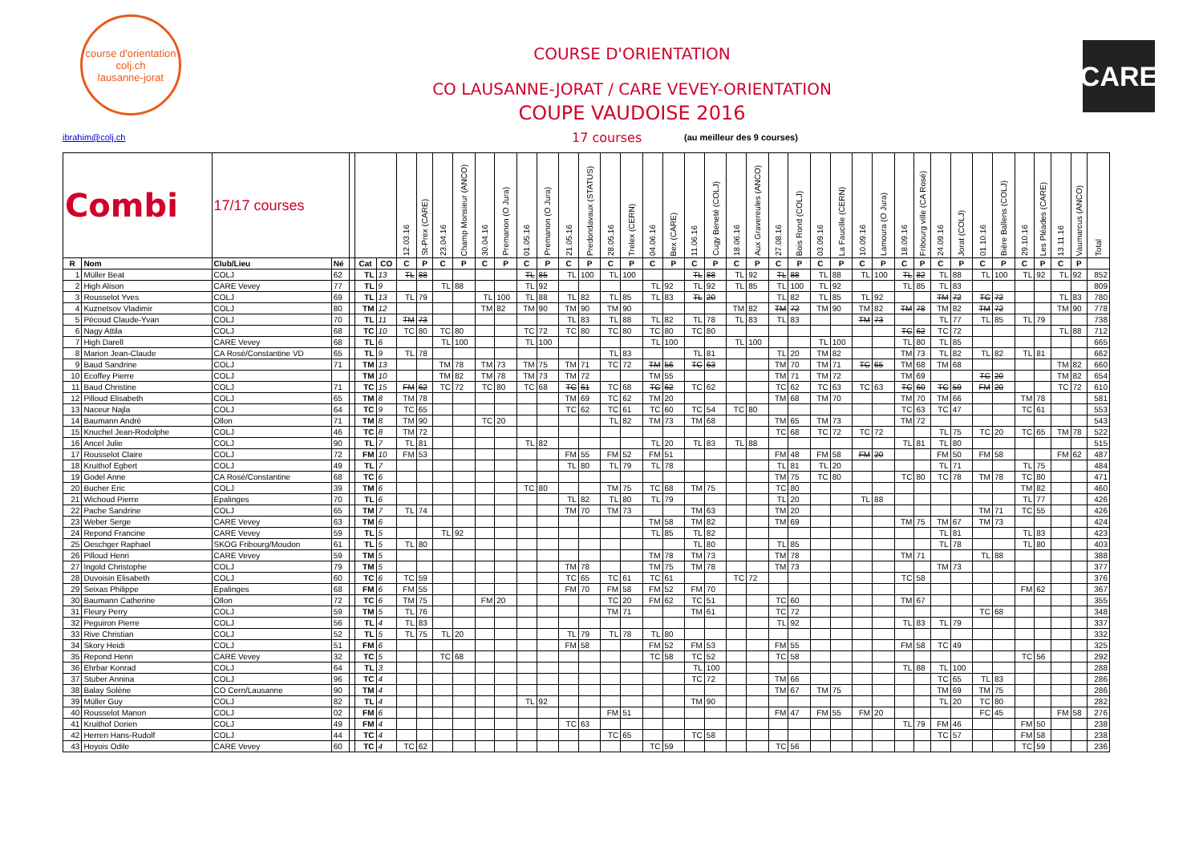course d'orientation
colj.ch
lausanne-jorat
COURSE D'ORIENTATION
CO LAUSANNE-JORAT / CARE VEVEY-ORIENTATION
COUPE VAUDOISE 2016
CARE
ibrahim@colj.ch 17 courses (au meilleur des 9 courses)
| Combi | | 17/17 courses | | | | | 12.03.16 | St-Prex (CARE) | 23.04.16 | Champ Monsieur (ANCO) | 30.04.16 | Premanon (O Jura) | 01.05.16 | Premanon (O Jura) | 21.05.16 | Predondavaux (STATUS) | 28.05.16 | Trelex (CERN) | 04.06.16 | Bex (CARE) | 11.06.16 | Cugy Beneté (COLJ) | 18.06.16 | Aux Gravereules (ANCO) | 27.08.16 | Bois Rond (COLJ) | 03.09.16 | La Faucille (CERN) | 10.09.16 | Lamoura (O Jura) | 18.09.16 | Fribourg ville (CA Rosé) | 24.09.16 | Jorat (COLJ) | 01.10.16 | Bière Ballens (COLJ) | 29.10.16 | Les Pléades (CARE) | 13.11.16 | Vaumarcus (ANCO) | Total |
| --- | --- | --- | --- | --- | --- | --- | --- | --- | --- | --- | --- | --- | --- | --- | --- | --- | --- | --- | --- | --- | --- | --- | --- | --- | --- | --- | --- | --- | --- | --- | --- | --- | --- | --- | --- | --- | --- | --- | --- | --- | --- |
| R | Nom | Club/Lieu | Né | | Cat | CO | C | P | C | P | C | P | C | P | C | P | C | P | C | P | C | P | C | P | C | P | C | P | C | P | C | P | C | P | C | P | C | P | C | P | |
| 1 | Müller Beat | COLJ | 62 | | TL | 13 | TL | 88 | | | | | TL | 85 | TL | 100 | TL | 100 | | | TL | 88 | TL | 92 | TL | 88 | TL | 88 | TL | 100 | TL | 82 | TL | 88 | TL | 100 | TL | 92 | TL | 92 | 852 |
| 2 | High Alison | CARE Vevey | 77 | | TL | 9 | | | TL | 88 | | | TL | 92 | | | | | TL | 92 | TL | 92 | TL | 85 | TL | 100 | TL | 92 | | | TL | 85 | TL | 83 | | | | | | | 809 |
| 3 | Rousselot Yves | COLJ | 69 | | TL | 13 | TL | 79 | | | TL | 100 | TL | 88 | TL | 82 | TL | 85 | TL | 83 | TL | 20 | | | TL | 82 | TL | 85 | TL | 92 | | | TM | 72 | TC | 72 | | | TL | 83 | 780 |
| 4 | Kuznetsov Vladimir | COLJ | 80 | | TM | 12 | | | | | TM | 82 | TM | 90 | TM | 90 | TM | 90 | | | | | TM | 82 | TM | 72 | TM | 90 | TM | 82 | TM | 78 | TM | 82 | TM | 72 | | | TM | 90 | 778 |
| 5 | Pécoud Claude-Yvan | COLJ | 70 | | TL | 11 | TM | 73 | | | | | | | TL | 83 | TL | 88 | TL | 82 | TL | 78 | TL | 83 | TL | 83 | | | TM | 73 | | | TL | 77 | TL | 85 | TL | 79 | | | 738 |
| 6 | Nagy Attila | COLJ | 68 | | TC | 10 | TC | 80 | TC | 80 | | | TC | 72 | TC | 80 | TC | 80 | TC | 80 | TC | 80 | | | | | | | | | TC | 62 | TC | 72 | | | | | TL | 88 | 712 |
| 7 | High Darell | CARE Vevey | 68 | | TL | 6 | | | TL | 100 | | | TL | 100 | | | | | TL | 100 | | | TL | 100 | | | TL | 100 | | | TL | 80 | TL | 85 | | | | | | | 665 |
| 8 | Marion Jean-Claude | CA Rosé/Constantine VD | 65 | | TL | 9 | TL | 78 | | | | | | | | | TL | 83 | | | TL | 81 | | | TL | 20 | TM | 82 | | | TM | 73 | TL | 82 | TL | 82 | TL | 81 | | | 662 |
| 9 | Baud Sandrine | COLJ | 71 | | TM | 13 | | | TM | 78 | TM | 73 | TM | 75 | TM | 71 | TC | 72 | TM | 56 | TC | 63 | | | TM | 70 | TM | 71 | TC | 65 | TM | 68 | TM | 68 | | | | | TM | 82 | 660 |
| 10 | Ecoffey Pierre | COLJ | | | TM | 10 | | | TM | 82 | TM | 78 | TM | 73 | TM | 72 | | | TM | 55 | | | | | TM | 71 | TM | 72 | | | TM | 69 | | | TC | 20 | | | TM | 82 | 654 |
| 11 | Baud Christine | COLJ | 71 | | TC | 15 | FM | 62 | TC | 72 | TC | 80 | TC | 68 | TC | 61 | TC | 68 | TC | 62 | TC | 62 | | | TC | 62 | TC | 63 | TC | 63 | TC | 60 | TC | 59 | FM | 20 | | | TC | 72 | 610 |
| 12 | Pilloud Elisabeth | COLJ | 65 | | TM | 8 | TM | 78 | | | | | | | TM | 69 | TC | 62 | TM | 20 | | | | | TM | 68 | TM | 70 | | | TM | 70 | TM | 66 | | | TM | 78 | | | 581 |
| 13 | Naceur Najla | COLJ | 64 | | TC | 9 | TC | 65 | | | | | | | TC | 62 | TC | 61 | TC | 60 | TC | 54 | TC | 80 | | | | | | | TC | 63 | TC | 47 | | | TC | 61 | | | 553 |
| 14 | Baumann André | Ollon | 71 | | TM | 8 | TM | 90 | | | TC | 20 | | | | | TL | 82 | TM | 73 | TM | 68 | | | TM | 65 | TM | 73 | | | TM | 72 | | | | | | | | | 543 |
| 15 | Knuchel Jean-Rodolphe | COLJ | 46 | | TC | 8 | TM | 72 | | | | | | | | | | | | | | | | | TC | 68 | TC | 72 | TC | 72 | | | TL | 75 | TC | 20 | TC | 65 | TM | 78 | 522 |
| 16 | Ancel Julie | COLJ | 90 | | TL | 7 | TL | 81 | | | | | TL | 82 | | | | | TL | 20 | TL | 83 | TL | 88 | | | | | | | TL | 81 | TL | 80 | | | | | | | 515 |
| 17 | Rousselot Claire | COLJ | 72 | | FM | 10 | FM | 53 | | | | | | | FM | 55 | FM | 52 | FM | 51 | | | | | FM | 48 | FM | 58 | FM | 20 | | | FM | 50 | FM | 58 | | | FM | 62 | 487 |
| 18 | Kruithof Egbert | COLJ | 49 | | TL | 7 | | | | | | | | | TL | 80 | TL | 79 | TL | 78 | | | | | TL | 81 | TL | 20 | | | | | TL | 71 | | | TL | 75 | | | 484 |
| 19 | Godel Anne | CA Rosé/Constantine | 68 | | TC | 6 | | | | | | | | | | | | | | | | | | | TM | 75 | TC | 80 | | | TC | 80 | TC | 78 | TM | 78 | TC | 80 | | | 471 |
| 20 | Bucher Eric | COLJ | 39 | | TM | 6 | | | | | | | TC | 80 | | | TM | 75 | TC | 68 | TM | 75 | | | TC | 80 | | | | | | | | | | | TM | 82 | | | 460 |
| 21 | Wichoud Pierre | Epalinges | 70 | | TL | 6 | | | | | | | | | TL | 82 | TL | 80 | TL | 79 | | | | | TL | 20 | | | TL | 88 | | | | | | | TL | 77 | | | 426 |
| 22 | Pache Sandrine | COLJ | 65 | | TM | 7 | TL | 74 | | | | | | | TM | 70 | TM | 73 | | | TM | 63 | | | TM | 20 | | | | | | | | | TM | 71 | TC | 55 | | | 426 |
| 23 | Weber Serge | CARE Vevey | 63 | | TM | 6 | | | | | | | | | | | | | TM | 58 | TM | 82 | | | TM | 69 | | | | | TM | 75 | TM | 67 | TM | 73 | | | | | 424 |
| 24 | Repond Francine | CARE Vevey | 59 | | TL | 5 | | | TL | 92 | | | | | | | | | TL | 85 | TL | 82 | | | | | | | | | | | TL | 81 | | | TL | 83 | | | 423 |
| 25 | Oeschger Raphael | SKOG Fribourg/Moudon | 61 | | TL | 5 | TL | 80 | | | | | | | | | | | | | TL | 80 | | | TL | 85 | | | | | | | TL | 78 | | | TL | 80 | | | 403 |
| 26 | Pilloud Henri | CARE Vevey | 59 | | TM | 5 | | | | | | | | | | | | | TM | 78 | TM | 73 | | | TM | 78 | | | | | TM | 71 | | | TL | 88 | | | | | 388 |
| 27 | Ingold Christophe | COLJ | 79 | | TM | 5 | | | | | | | | | TM | 78 | | | TM | 75 | TM | 78 | | | TM | 73 | | | | | | | TM | 73 | | | | | | | 377 |
| 28 | Duvoisin Elisabeth | COLJ | 60 | | TC | 6 | TC | 59 | | | | | | | TC | 65 | TC | 61 | TC | 61 | | | TC | 72 | | | | | | | TC | 58 | | | | | | | | | 376 |
| 29 | Seixas Philippe | Epalinges | 68 | | FM | 6 | FM | 55 | | | | | | | FM | 70 | FM | 58 | FM | 52 | FM | 70 | | | | | | | | | | | | | | | FM | 62 | | | 367 |
| 30 | Baumann Catherine | Ollon | 72 | | TC | 6 | TM | 75 | | | FM | 20 | | | | | TC | 20 | FM | 62 | TC | 51 | | | TC | 60 | | | | | TM | 67 | | | | | | | | | 355 |
| 31 | Fleury Perry | COLJ | 59 | | TM | 5 | TL | 76 | | | | | | | | | TM | 71 | | | TM | 61 | | | TC | 72 | | | | | | | | | TC | 68 | | | | | 348 |
| 32 | Peguiron Pierre | COLJ | 56 | | TL | 4 | TL | 83 | | | | | | | | | | | | | | | | | TL | 92 | | | | | TL | 83 | TL | 79 | | | | | | | 337 |
| 33 | Rive Christian | COLJ | 52 | | TL | 5 | TL | 75 | TL | 20 | | | | | TL | 79 | TL | 78 | TL | 80 | | | | | | | | | | | | | | | | | | | | | 332 |
| 34 | Skory Heidi | COLJ | 51 | | FM | 6 | | | | | | | | | FM | 58 | | | FM | 52 | FM | 53 | | | FM | 55 | | | | | FM | 58 | TC | 49 | | | | | | | 325 |
| 35 | Repond Henri | CARE Vevey | 32 | | TC | 5 | | | TC | 68 | | | | | | | | | TC | 58 | TC | 52 | | | TC | 58 | | | | | | | | | | | TC | 56 | | | 292 |
| 36 | Ehrbar Konrad | COLJ | 64 | | TL | 3 | | | | | | | | | | | | | | | TL | 100 | | | | | | | | | TL | 88 | TL | 100 | | | | | | | 288 |
| 37 | Stuber Annina | COLJ | 96 | | TC | 4 | | | | | | | | | | | | | | | TC | 72 | | | TM | 66 | | | | | | | TC | 65 | TL | 83 | | | | | 286 |
| 38 | Balay Solène | CO Cern/Lausanne | 90 | | TM | 4 | | | | | | | | | | | | | | | | | | | TM | 67 | TM | 75 | | | | | TM | 69 | TM | 75 | | | | | 286 |
| 39 | Müller Guy | COLJ | 82 | | TL | 4 | | | | | | | TL | 92 | | | | | | | TM | 90 | | | | | | | | | | | TL | 20 | TC | 80 | | | | | 282 |
| 40 | Rousselot Manon | COLJ | 02 | | FM | 6 | | | | | | | | | | | FM | 51 | | | | | | | FM | 47 | FM | 55 | FM | 20 | | | | | FC | 45 | | | FM | 58 | 276 |
| 41 | Kruithof Dorien | COLJ | 49 | | FM | 4 | | | | | | | | | TC | 63 | | | | | | | | | | | | | | | TL | 79 | FM | 46 | | | FM | 50 | | | 238 |
| 42 | Herren Hans-Rudolf | COLJ | 44 | | TC | 4 | | | | | | | | | | | TC | 65 | | | TC | 58 | | | | | | | | | | | TC | 57 | | | FM | 58 | | | 238 |
| 43 | Hoyois Odile | CARE Vevey | 60 | | TC | 4 | TC | 62 | | | | | | | | | | | TC | 59 | | | | | TC | 56 | | | | | | | | | | | TC | 59 | | | 236 |